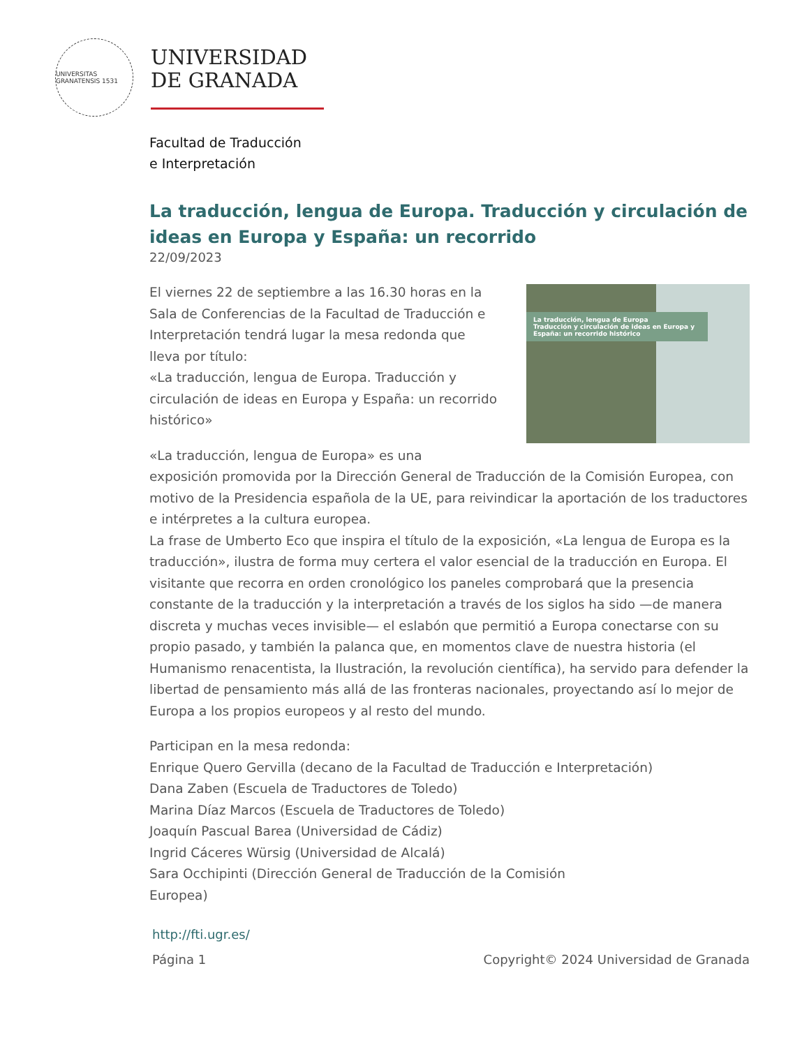UNIVERSITAS GRANATENSIS 1531
UNIVERSIDAD
DE GRANADA
Facultad de Traducción
e Interpretación
La traducción, lengua de Europa. Traducción y circulación de ideas en Europa y España: un recorrido
22/09/2023
La traducción, lengua de Europa
Traducción y circulación de ideas en Europa y España: un recorrido histórico
El viernes 22 de septiembre a las 16.30 horas en la Sala de Conferencias de la Facultad de Traducción e Interpretación tendrá lugar la mesa redonda que lleva por título:
«La traducción, lengua de Europa. Traducción y circulación de ideas en Europa y España: un recorrido histórico»
«La traducción, lengua de Europa» es una
exposición promovida por la Dirección General de Traducción de la Comisión Europea, con motivo de la Presidencia española de la UE, para reivindicar la aportación de los traductores e intérpretes a la cultura europea.
La frase de Umberto Eco que inspira el título de la exposición, «La lengua de Europa es la traducción», ilustra de forma muy certera el valor esencial de la traducción en Europa. El visitante que recorra en orden cronológico los paneles comprobará que la presencia constante de la traducción y la interpretación a través de los siglos ha sido —de manera discreta y muchas veces invisible— el eslabón que permitió a Europa conectarse con su propio pasado, y también la palanca que, en momentos clave de nuestra historia (el Humanismo renacentista, la Ilustración, la revolución científica), ha servido para defender la libertad de pensamiento más allá de las fronteras nacionales, proyectando así lo mejor de Europa a los propios europeos y al resto del mundo.
Participan en la mesa redonda:
Enrique Quero Gervilla (decano de la Facultad de Traducción e Interpretación)
Dana Zaben (Escuela de Traductores de Toledo)
Marina Díaz Marcos (Escuela de Traductores de Toledo)
Joaquín Pascual Barea (Universidad de Cádiz)
Ingrid Cáceres Würsig (Universidad de Alcalá)
Sara Occhipinti (Dirección General de Traducción de la Comisión
Europea)
http://fti.ugr.es/
Página 1 Copyright© 2024 Universidad de Granada